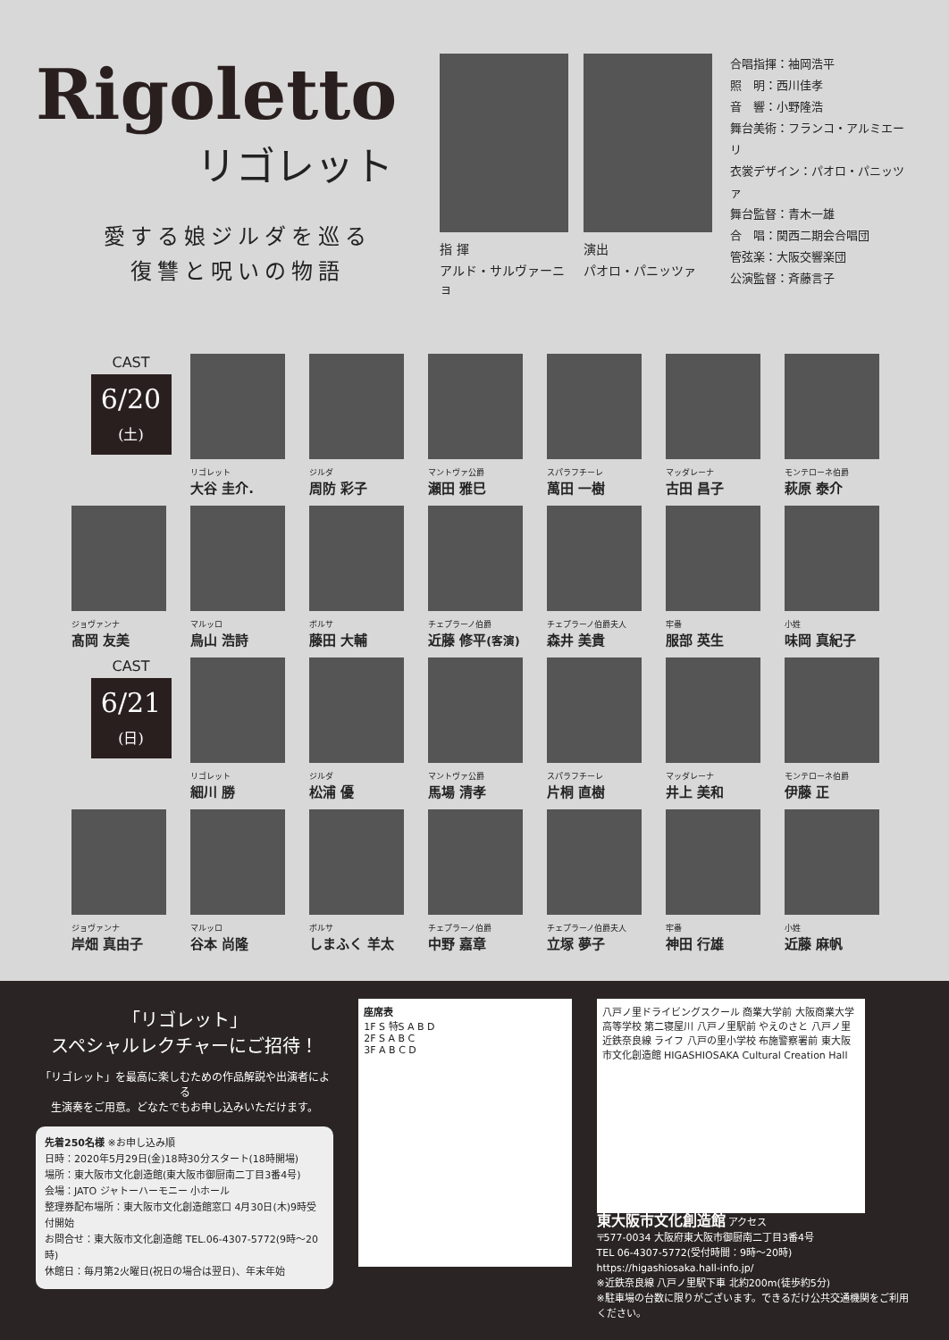Rigoletto
リゴレット
愛する娘ジルダを巡る
復讐と呪いの物語
指 揮
アルド・サルヴァーニョ
演出
パオロ・パニッツァ
合唱指揮：袖岡浩平
照　明：西川佳孝
音　響：小野隆浩
舞台美術：フランコ・アルミエーリ
衣裳デザイン：パオロ・パニッツァ
舞台監督：青木一雄
合　唱：関西二期会合唱団
管弦楽：大阪交響楽団
公演監督：斉藤言子
CAST
6/20
(土)
リゴレット
大谷 圭介.
ジルダ
周防 彩子
マントヴァ公爵
瀬田 雅巳
スパラフチーレ
萬田 一樹
マッダレーナ
古田 昌子
モンテローネ伯爵
萩原 泰介
ジョヴァンナ
髙岡 友美
マルッロ
鳥山 浩詩
ボルサ
藤田 大輔
チェプラーノ伯爵
近藤 修平(客演)
チェプラーノ伯爵夫人
森井 美貴
牢番
服部 英生
小姓
味岡 真紀子
CAST
6/21
(日)
リゴレット
細川 勝
ジルダ
松浦 優
マントヴァ公爵
馬場 清孝
スパラフチーレ
片桐 直樹
マッダレーナ
井上 美和
モンテローネ伯爵
伊藤 正
ジョヴァンナ
岸畑 真由子
マルッロ
谷本 尚隆
ボルサ
しまふく 羊太
チェプラーノ伯爵
中野 嘉章
チェプラーノ伯爵夫人
立塚 夢子
牢番
神田 行雄
小姓
近藤 麻帆
「リゴレット」
スペシャルレクチャーにご招待！
「リゴレット」を最高に楽しむための作品解説や出演者による
生演奏をご用意。どなたでもお申し込みいただけます。
先着250名様 ※お申し込み順
日時：2020年5月29日(金)18時30分スタート(18時開場)
場所：東大阪市文化創造館(東大阪市御厨南二丁目3番4号)
会場：JATO ジャトーハーモニー 小ホール
整理券配布場所：東大阪市文化創造館窓口 4月30日(木)9時受付開始
お問合せ：東大阪市文化創造館 TEL.06-4307-5772(9時～20時)
休館日：毎月第2火曜日(祝日の場合は翌日)、年末年始
座席表
1F S 特S A B D
2F S A B C
3F A B C D
八戸ノ里ドライビングスクール 商業大学前 大阪商業大学高等学校 第二寝屋川 八戸ノ里駅前 やえのさと 八戸ノ里 近鉄奈良線 ライフ 八戸の里小学校 布施警察署前 東大阪市文化創造館 HIGASHIOSAKA Cultural Creation Hall
東大阪市文化創造館 アクセス
〒577-0034 大阪府東大阪市御厨南二丁目3番4号
TEL 06-4307-5772(受付時間：9時～20時)
https://higashiosaka.hall-info.jp/
※近鉄奈良線 八戸ノ里駅下車 北約200m(徒歩約5分)
※駐車場の台数に限りがございます。できるだけ公共交通機関をご利用ください。